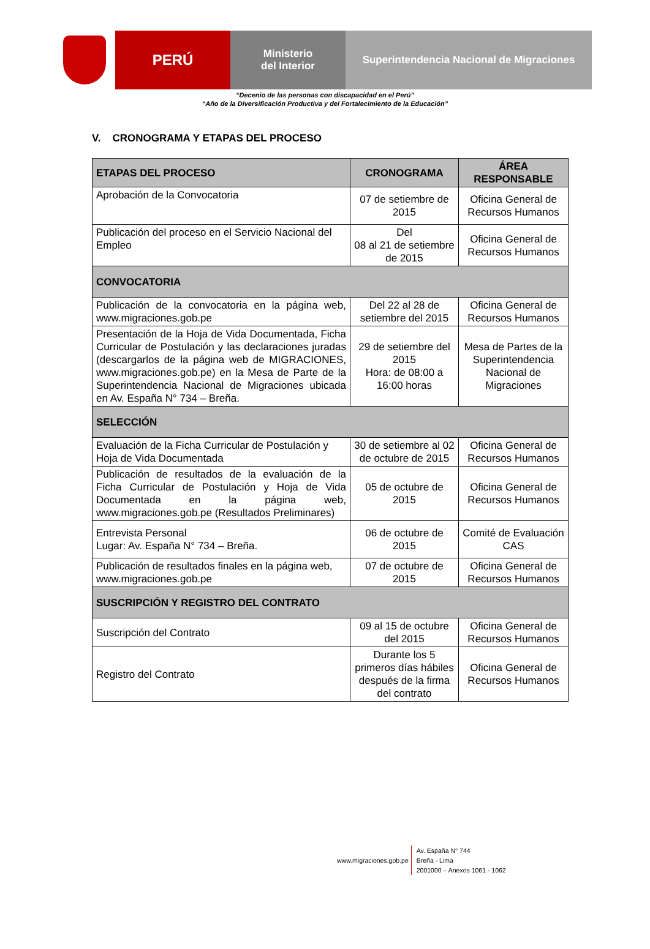PERÚ
Ministerio
del Interior
Superintendencia Nacional de Migraciones
“Decenio de las personas con discapacidad en el Perú”
“Año de la Diversificación Productiva y del Fortalecimiento de la Educación”
V. CRONOGRAMA Y ETAPAS DEL PROCESO
| ETAPAS DEL PROCESO | CRONOGRAMA | ÁREA RESPONSABLE |
| --- | --- | --- |
| Aprobación de la Convocatoria | 07 de setiembre de 2015 | Oficina General de Recursos Humanos |
| Publicación del proceso en el Servicio Nacional del Empleo | Del 08 al 21 de setiembre de 2015 | Oficina General de Recursos Humanos |
| CONVOCATORIA | | |
| Publicación de la convocatoria en la página web, www.migraciones.gob.pe | Del 22 al 28 de setiembre del 2015 | Oficina General de Recursos Humanos |
| Presentación de la Hoja de Vida Documentada, Ficha Curricular de Postulación y las declaraciones juradas (descargarlos de la página web de MIGRACIONES, www.migraciones.gob.pe ) en la Mesa de Parte de la Superintendencia Nacional de Migraciones ubicada en Av. España N° 734 – Breña. | 29 de setiembre del 2015 Hora: de 08:00 a 16:00 horas | Mesa de Partes de la Superintendencia Nacional de Migraciones |
| SELECCIÓN | | |
| Evaluación de la Ficha Curricular de Postulación y Hoja de Vida Documentada | 30 de setiembre al 02 de octubre de 2015 | Oficina General de Recursos Humanos |
| Publicación de resultados de la evaluación de la Ficha Curricular de Postulación y Hoja de Vida Documentada en la página web, www.migraciones.gob.pe (Resultados Preliminares) | 05 de octubre de 2015 | Oficina General de Recursos Humanos |
| Entrevista Personal Lugar: Av. España N° 734 – Breña. | 06 de octubre de 2015 | Comité de Evaluación CAS |
| Publicación de resultados finales en la página web, www.migraciones.gob.pe | 07 de octubre de 2015 | Oficina General de Recursos Humanos |
| SUSCRIPCIÓN Y REGISTRO DEL CONTRATO | | |
| Suscripción del Contrato | 09 al 15 de octubre del 2015 | Oficina General de Recursos Humanos |
| Registro del Contrato | Durante los 5 primeros días hábiles después de la firma del contrato | Oficina General de Recursos Humanos |
www.migraciones.gob.pe
Av. España N° 744
Breña - Lima
2001000 – Anexos 1061 - 1062